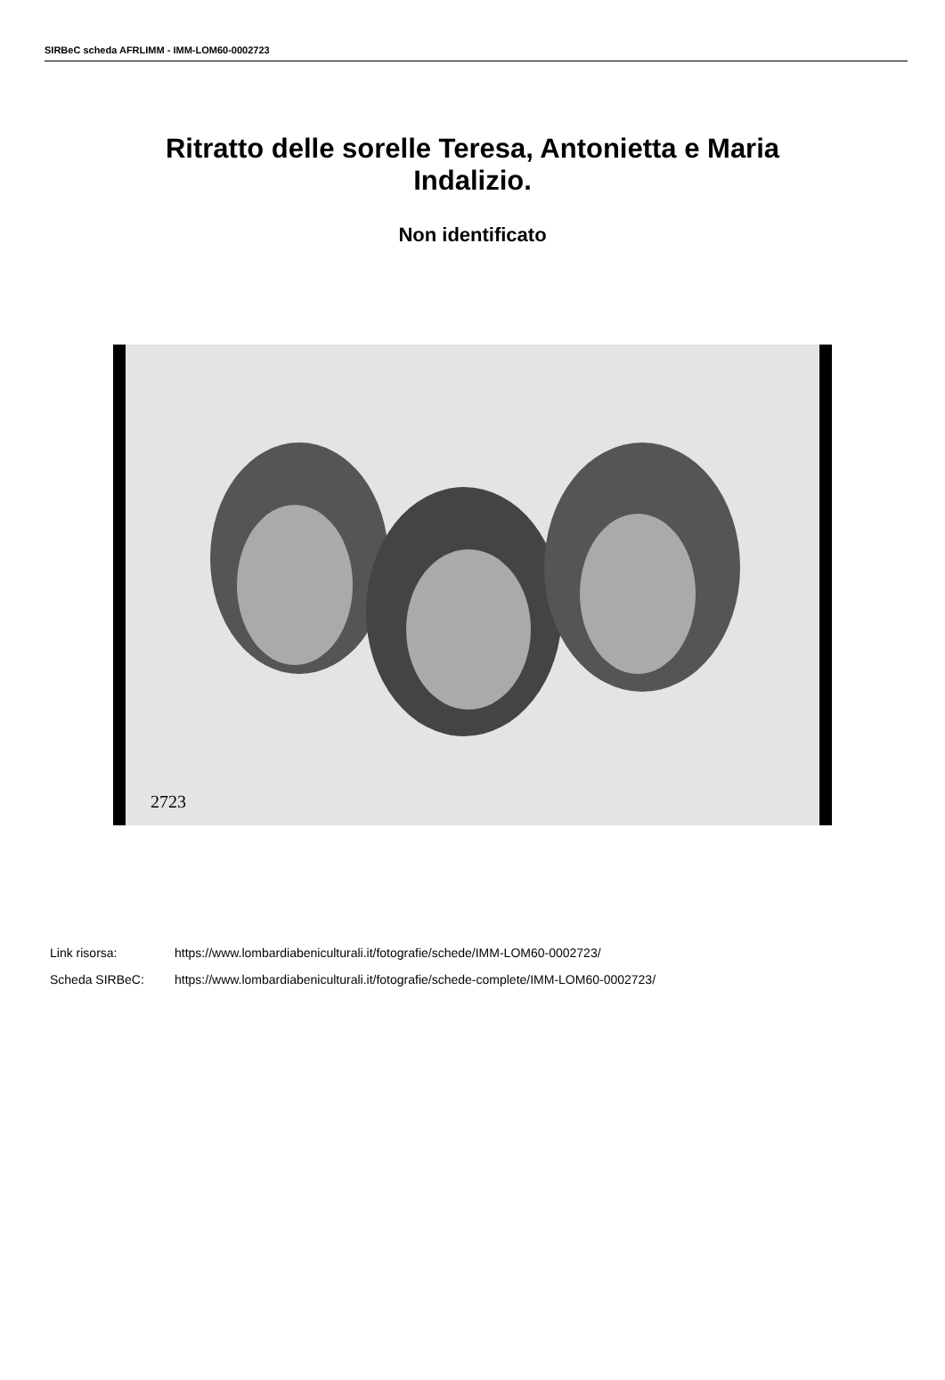SIRBeC scheda AFRLIMM - IMM-LOM60-0002723
Ritratto delle sorelle Teresa, Antonietta e Maria Indalizio.
Non identificato
2723
Link risorsa: https://www.lombardiabeniculturali.it/fotografie/schede/IMM-LOM60-0002723/
Scheda SIRBeC: https://www.lombardiabeniculturali.it/fotografie/schede-complete/IMM-LOM60-0002723/